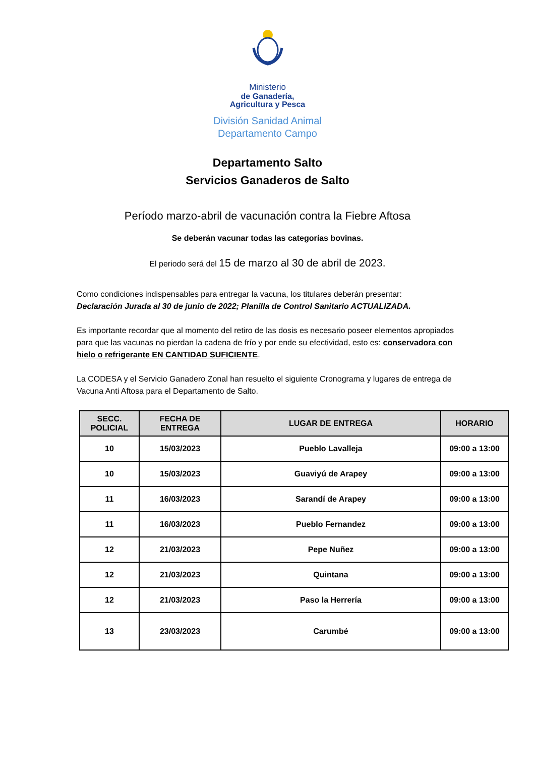Ministerio
de Ganadería,
Agricultura y Pesca
División Sanidad Animal
Departamento Campo
Departamento Salto
Servicios Ganaderos de Salto
Período marzo-abril de vacunación contra la Fiebre Aftosa
Se deberán vacunar todas las categorías bovinas.
El periodo será del 15 de marzo al 30 de abril de 2023.
Como condiciones indispensables para entregar la vacuna, los titulares deberán presentar:
Declaración Jurada al 30 de junio de 2022; Planilla de Control Sanitario ACTUALIZADA.
Es importante recordar que al momento del retiro de las dosis es necesario poseer elementos apropiados para que las vacunas no pierdan la cadena de frío y por ende su efectividad, esto es: conservadora con hielo o refrigerante EN CANTIDAD SUFICIENTE.
La CODESA y el Servicio Ganadero Zonal han resuelto el siguiente Cronograma y lugares de entrega de Vacuna Anti Aftosa para el Departamento de Salto.
| SECC. POLICIAL | FECHA DE ENTREGA | LUGAR DE ENTREGA | HORARIO |
| --- | --- | --- | --- |
| 10 | 15/03/2023 | Pueblo Lavalleja | 09:00 a 13:00 |
| 10 | 15/03/2023 | Guaviyú de Arapey | 09:00 a 13:00 |
| 11 | 16/03/2023 | Sarandí de Arapey | 09:00 a 13:00 |
| 11 | 16/03/2023 | Pueblo Fernandez | 09:00 a 13:00 |
| 12 | 21/03/2023 | Pepe Nuñez | 09:00 a 13:00 |
| 12 | 21/03/2023 | Quintana | 09:00 a 13:00 |
| 12 | 21/03/2023 | Paso la Herrería | 09:00 a 13:00 |
| 13 | 23/03/2023 | Carumbé | 09:00 a 13:00 |